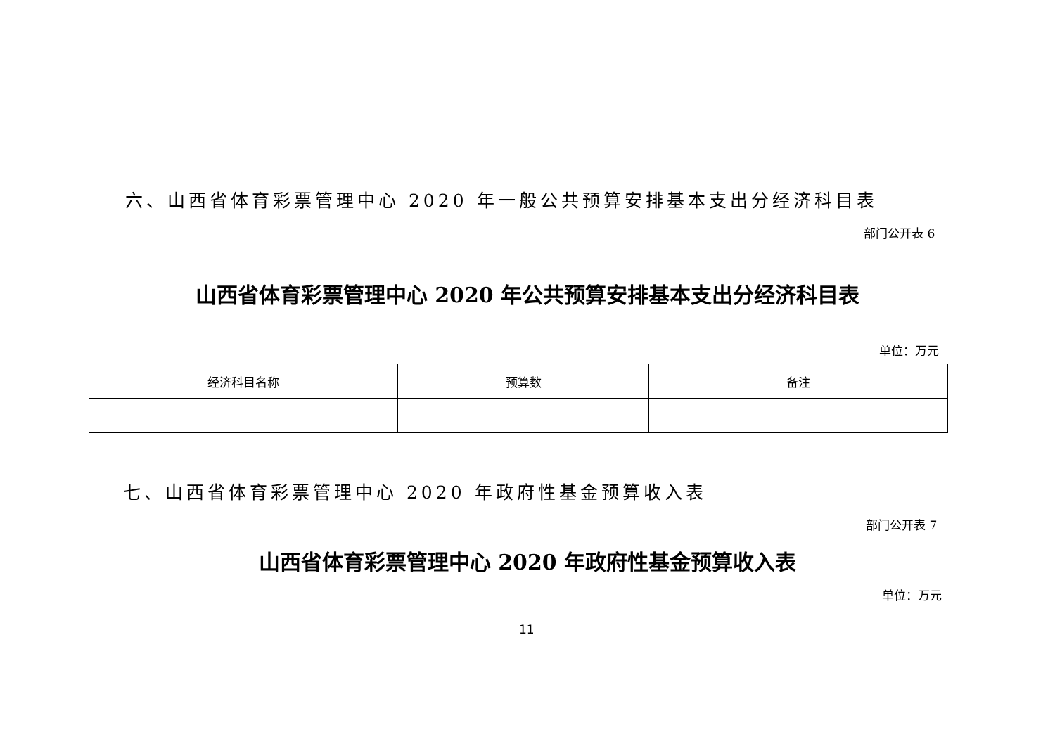六、山西省体育彩票管理中心 2020 年一般公共预算安排基本支出分经济科目表
部门公开表 6
山西省体育彩票管理中心 2020 年公共预算安排基本支出分经济科目表
单位：万元
| 经济科目名称 | 预算数 | 备注 |
| --- | --- | --- |
七、山西省体育彩票管理中心 2020 年政府性基金预算收入表
部门公开表 7
山西省体育彩票管理中心 2020 年政府性基金预算收入表
单位：万元
11